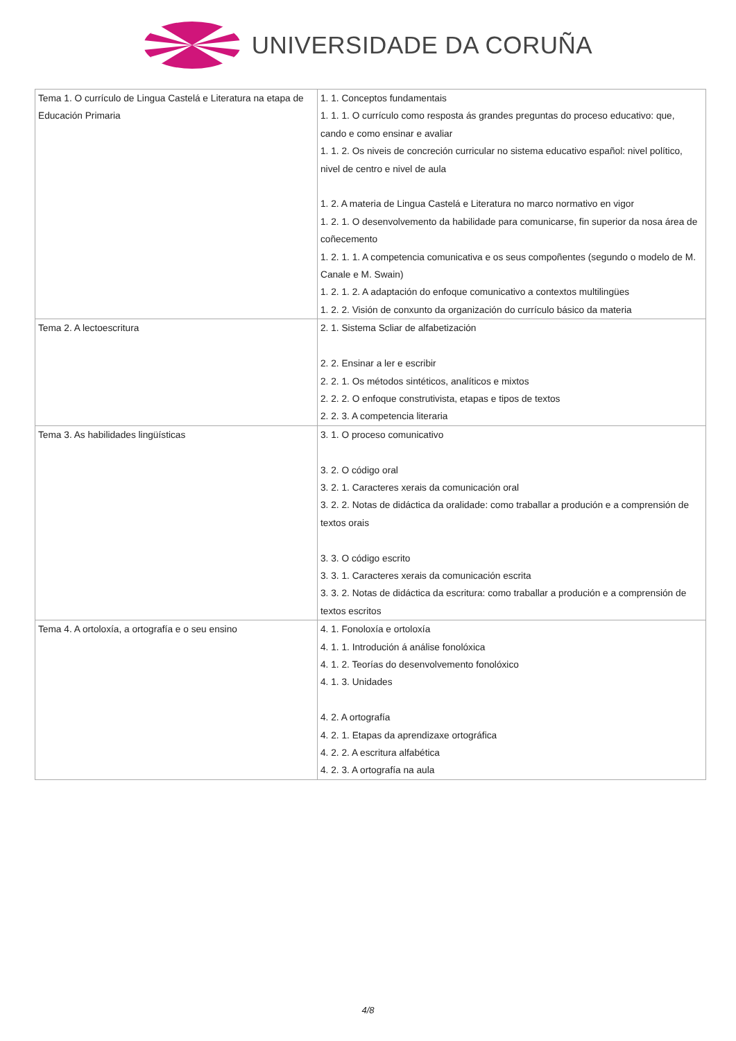UNIVERSIDADE DA CORUÑA
| Tema 1. O currículo de Lingua Castelá e Literatura na etapa de Educación Primaria | 1. 1. Conceptos fundamentais 1. 1. 1. O currículo como resposta ás grandes preguntas do proceso educativo: que, cando e como ensinar e avaliar 1. 1. 2. Os niveis de concreción curricular no sistema educativo español: nivel político, nivel de centro e nivel de aula 1. 2. A materia de Lingua Castelá e Literatura no marco normativo en vigor 1. 2. 1. O desenvolvemento da habilidade para comunicarse, fin superior da nosa área de coñecemento 1. 2. 1. 1. A competencia comunicativa e os seus compoñentes (segundo o modelo de M. Canale e M. Swain) 1. 2. 1. 2. A adaptación do enfoque comunicativo a contextos multilingües 1. 2. 2. Visión de conxunto da organización do currículo básico da materia |
| Tema 2. A lectoescritura | 2. 1. Sistema Scliar de alfabetización 2. 2. Ensinar a ler e escribir 2. 2. 1. Os métodos sintéticos, analíticos e mixtos 2. 2. 2. O enfoque construtivista, etapas e tipos de textos 2. 2. 3. A competencia literaria |
| Tema 3. As habilidades lingüísticas | 3. 1. O proceso comunicativo 3. 2. O código oral 3. 2. 1. Caracteres xerais da comunicación oral 3. 2. 2. Notas de didáctica da oralidade: como traballar a produción e a comprensión de textos orais 3. 3. O código escrito 3. 3. 1. Caracteres xerais da comunicación escrita 3. 3. 2. Notas de didáctica da escritura: como traballar a produción e a comprensión de textos escritos |
| Tema 4. A ortoloxía, a ortografía e o seu ensino | 4. 1. Fonoloxía e ortoloxía 4. 1. 1. Introdución á análise fonolóxica 4. 1. 2. Teorías do desenvolvemento fonolóxico 4. 1. 3. Unidades 4. 2. A ortografía 4. 2. 1. Etapas da aprendizaxe ortográfica 4. 2. 2. A escritura alfabética 4. 2. 3. A ortografía na aula |
4/8